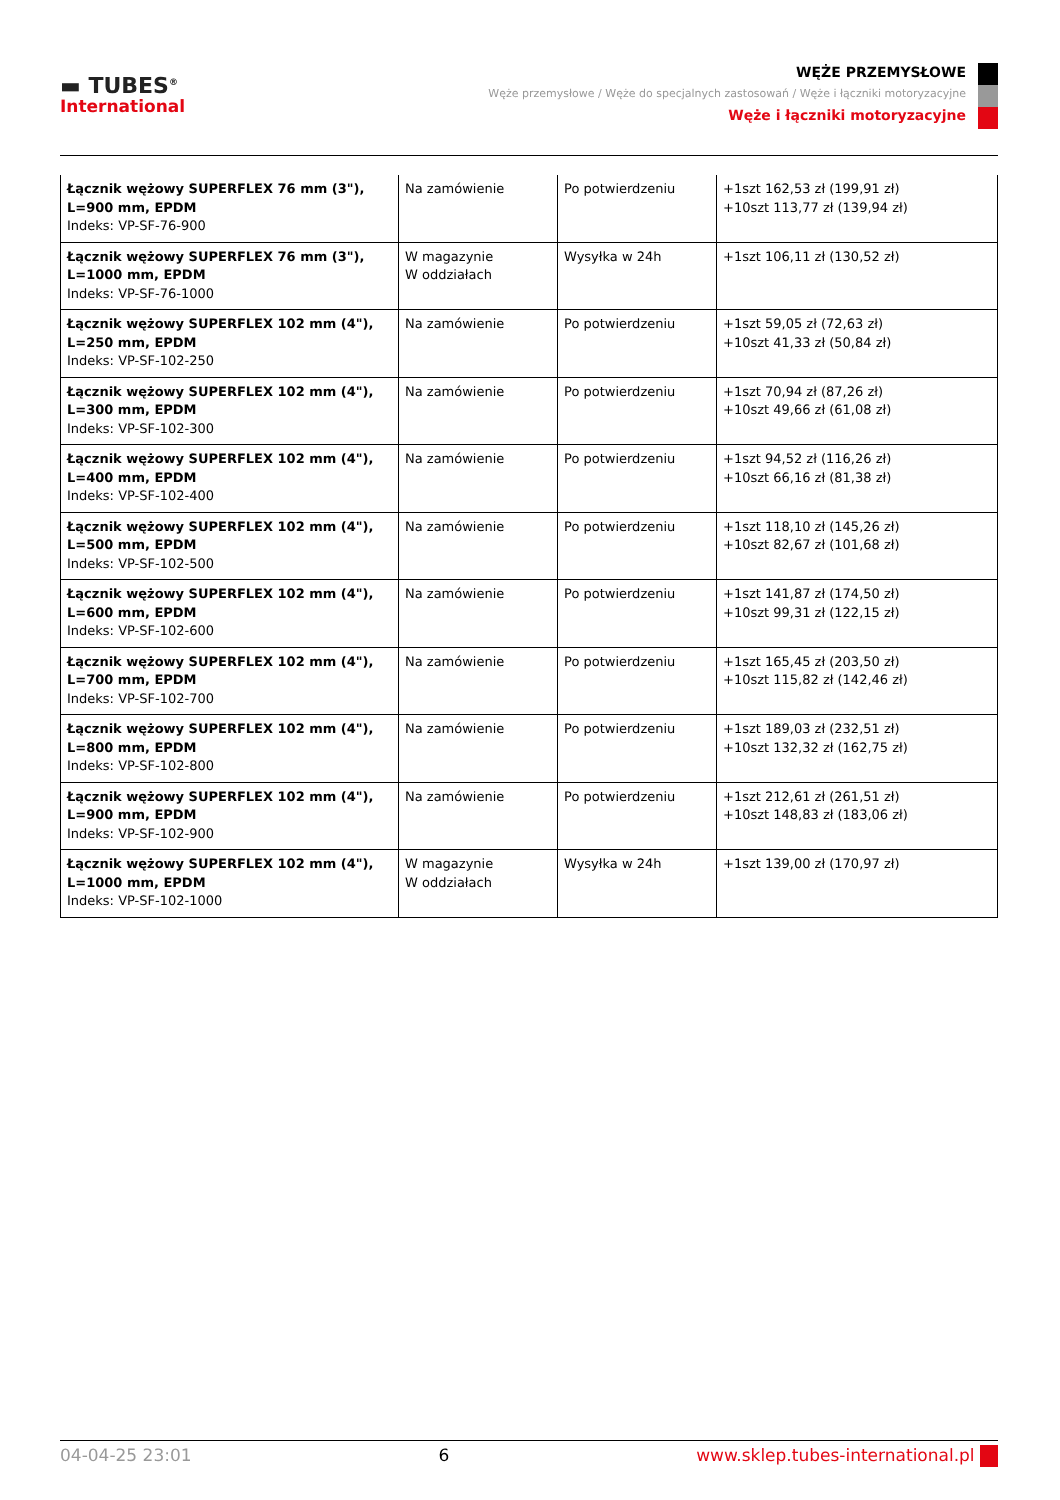▬ TUBES<sup>®</sup>
International
WĘŻE PRZEMYSŁOWE
Węże przemysłowe / Węże do specjalnych zastosowań / Węże i łączniki motoryzacyjne
Węże i łączniki motoryzacyjne
| Łącznik wężowy SUPERFLEX 76 mm (3"), L=900 mm, EPDM Indeks: VP-SF-76-900 | Na zamówienie | Po potwierdzeniu | +1szt 162,53 zł (199,91 zł) +10szt 113,77 zł (139,94 zł) |
| Łącznik wężowy SUPERFLEX 76 mm (3"), L=1000 mm, EPDM Indeks: VP-SF-76-1000 | W magazynie W oddziałach | Wysyłka w 24h | +1szt 106,11 zł (130,52 zł) |
| Łącznik wężowy SUPERFLEX 102 mm (4"), L=250 mm, EPDM Indeks: VP-SF-102-250 | Na zamówienie | Po potwierdzeniu | +1szt 59,05 zł (72,63 zł) +10szt 41,33 zł (50,84 zł) |
| Łącznik wężowy SUPERFLEX 102 mm (4"), L=300 mm, EPDM Indeks: VP-SF-102-300 | Na zamówienie | Po potwierdzeniu | +1szt 70,94 zł (87,26 zł) +10szt 49,66 zł (61,08 zł) |
| Łącznik wężowy SUPERFLEX 102 mm (4"), L=400 mm, EPDM Indeks: VP-SF-102-400 | Na zamówienie | Po potwierdzeniu | +1szt 94,52 zł (116,26 zł) +10szt 66,16 zł (81,38 zł) |
| Łącznik wężowy SUPERFLEX 102 mm (4"), L=500 mm, EPDM Indeks: VP-SF-102-500 | Na zamówienie | Po potwierdzeniu | +1szt 118,10 zł (145,26 zł) +10szt 82,67 zł (101,68 zł) |
| Łącznik wężowy SUPERFLEX 102 mm (4"), L=600 mm, EPDM Indeks: VP-SF-102-600 | Na zamówienie | Po potwierdzeniu | +1szt 141,87 zł (174,50 zł) +10szt 99,31 zł (122,15 zł) |
| Łącznik wężowy SUPERFLEX 102 mm (4"), L=700 mm, EPDM Indeks: VP-SF-102-700 | Na zamówienie | Po potwierdzeniu | +1szt 165,45 zł (203,50 zł) +10szt 115,82 zł (142,46 zł) |
| Łącznik wężowy SUPERFLEX 102 mm (4"), L=800 mm, EPDM Indeks: VP-SF-102-800 | Na zamówienie | Po potwierdzeniu | +1szt 189,03 zł (232,51 zł) +10szt 132,32 zł (162,75 zł) |
| Łącznik wężowy SUPERFLEX 102 mm (4"), L=900 mm, EPDM Indeks: VP-SF-102-900 | Na zamówienie | Po potwierdzeniu | +1szt 212,61 zł (261,51 zł) +10szt 148,83 zł (183,06 zł) |
| Łącznik wężowy SUPERFLEX 102 mm (4"), L=1000 mm, EPDM Indeks: VP-SF-102-1000 | W magazynie W oddziałach | Wysyłka w 24h | +1szt 139,00 zł (170,97 zł) |
04-04-25 23:01 6 www.sklep.tubes-international.pl